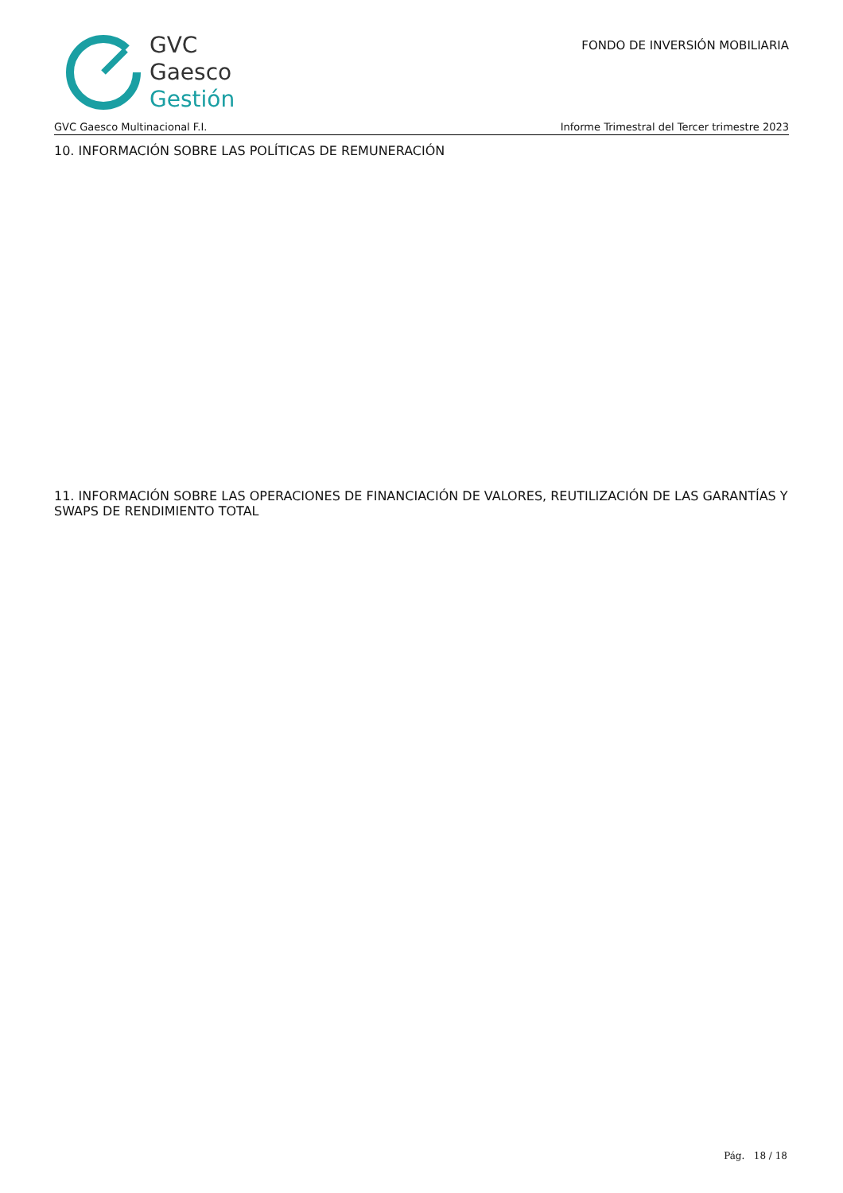GVC
Gaesco
Gestión
FONDO DE INVERSIÓN MOBILIARIA
GVC Gaesco Multinacional F.I. Informe Trimestral del Tercer trimestre 2023
10. INFORMACIÓN SOBRE LAS POLÍTICAS DE REMUNERACIÓN
11. INFORMACIÓN SOBRE LAS OPERACIONES DE FINANCIACIÓN DE VALORES, REUTILIZACIÓN DE LAS GARANTÍAS Y SWAPS DE RENDIMIENTO TOTAL
Pág. 18 / 18